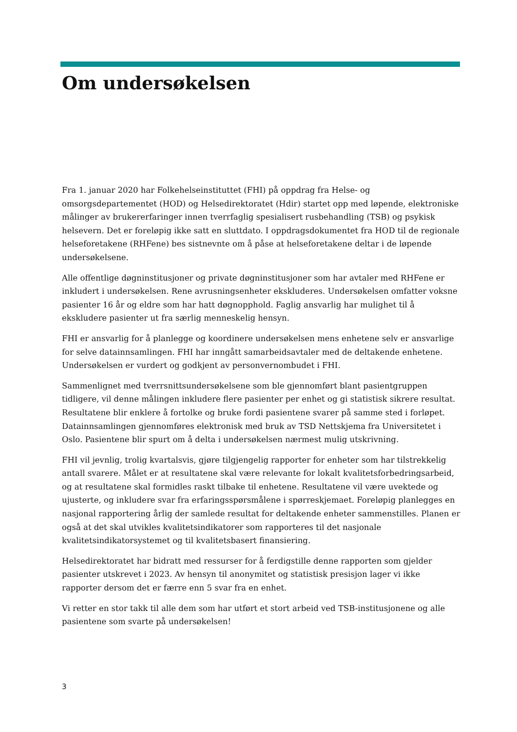Om undersøkelsen
Fra 1. januar 2020 har Folkehelseinstituttet (FHI) på oppdrag fra Helse- og omsorgsdepartementet (HOD) og Helsedirektoratet (Hdir) startet opp med løpende, elektroniske målinger av brukererfaringer innen tverrfaglig spesialisert rusbehandling (TSB) og psykisk helsevern. Det er foreløpig ikke satt en sluttdato. I oppdragsdokumentet fra HOD til de regionale helseforetakene (RHFene) bes sistnevnte om å påse at helseforetakene deltar i de løpende undersøkelsene.
Alle offentlige døgninstitusjoner og private døgninstitusjoner som har avtaler med RHFene er inkludert i undersøkelsen. Rene avrusningsenheter ekskluderes. Undersøkelsen omfatter voksne pasienter 16 år og eldre som har hatt døgnopphold. Faglig ansvarlig har mulighet til å ekskludere pasienter ut fra særlig menneskelig hensyn.
FHI er ansvarlig for å planlegge og koordinere undersøkelsen mens enhetene selv er ansvarlige for selve datainnsamlingen. FHI har inngått samarbeidsavtaler med de deltakende enhetene. Undersøkelsen er vurdert og godkjent av personvernombudet i FHI.
Sammenlignet med tverrsnittsundersøkelsene som ble gjennomført blant pasientgruppen tidligere, vil denne målingen inkludere flere pasienter per enhet og gi statistisk sikrere resultat. Resultatene blir enklere å fortolke og bruke fordi pasientene svarer på samme sted i forløpet. Datainnsamlingen gjennomføres elektronisk med bruk av TSD Nettskjema fra Universitetet i Oslo. Pasientene blir spurt om å delta i undersøkelsen nærmest mulig utskrivning.
FHI vil jevnlig, trolig kvartalsvis, gjøre tilgjengelig rapporter for enheter som har tilstrekkelig antall svarere. Målet er at resultatene skal være relevante for lokalt kvalitetsforbedringsarbeid, og at resultatene skal formidles raskt tilbake til enhetene. Resultatene vil være uvektede og ujusterte, og inkludere svar fra erfaringsspørsmålene i spørreskjemaet. Foreløpig planlegges en nasjonal rapportering årlig der samlede resultat for deltakende enheter sammenstilles. Planen er også at det skal utvikles kvalitetsindikatorer som rapporteres til det nasjonale kvalitetsindikatorsystemet og til kvalitetsbasert finansiering.
Helsedirektoratet har bidratt med ressurser for å ferdigstille denne rapporten som gjelder pasienter utskrevet i 2023. Av hensyn til anonymitet og statistisk presisjon lager vi ikke rapporter dersom det er færre enn 5 svar fra en enhet.
Vi retter en stor takk til alle dem som har utført et stort arbeid ved TSB-institusjonene og alle pasientene som svarte på undersøkelsen!
3